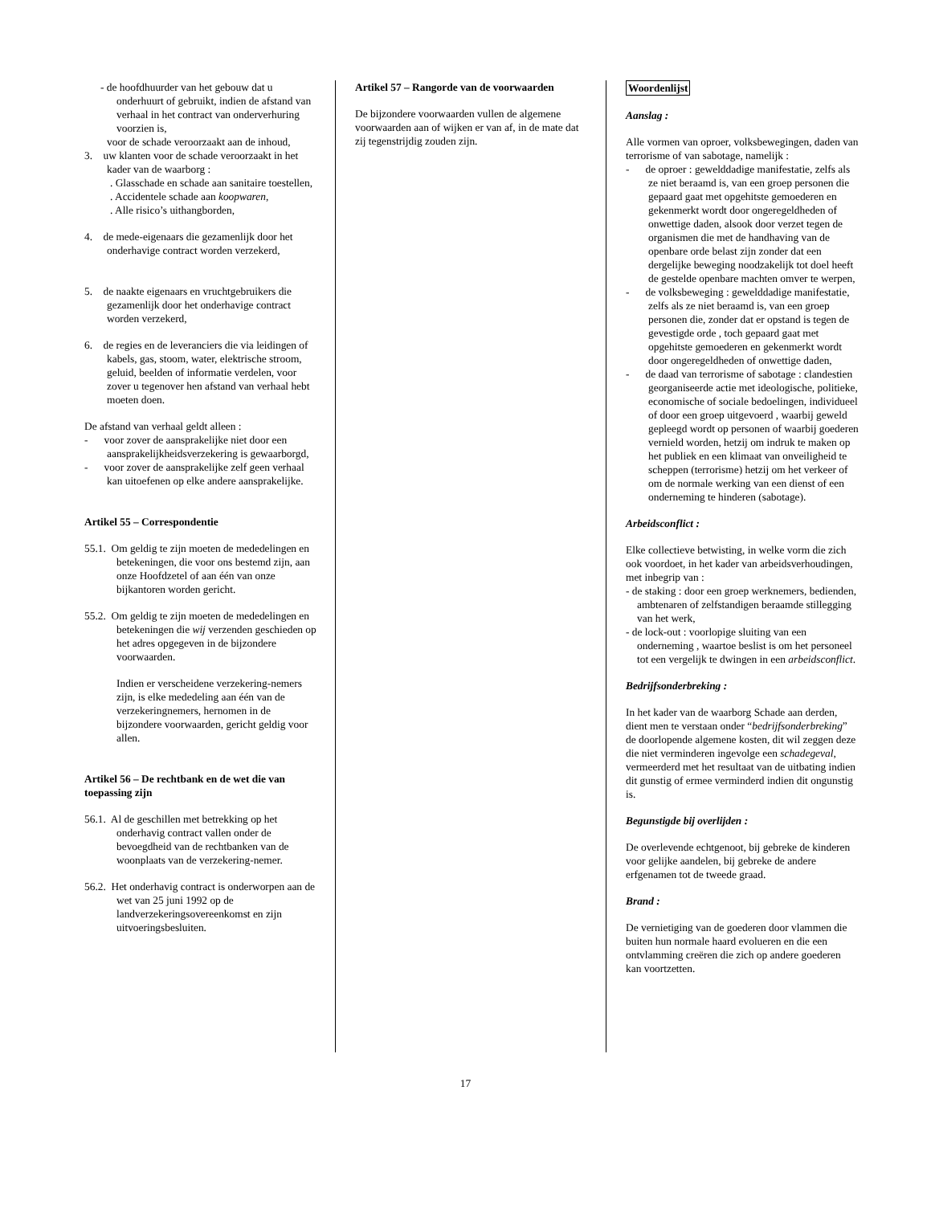- de hoofdhuurder van het gebouw dat u onderhuurt of gebruikt, indien de afstand van verhaal in het contract van onderverhuring voorzien is,
voor de schade veroorzaakt aan de inhoud,
3. uw klanten voor de schade veroorzaakt in het kader van de waarborg :
. Glasschade en schade aan sanitaire toestellen,
. Accidentele schade aan koopwaren,
. Alle risico’s uithangborden,
4. de mede-eigenaars die gezamenlijk door het onderhavige contract worden verzekerd,
5. de naakte eigenaars en vruchtgebruikers die gezamenlijk door het onderhavige contract worden verzekerd,
6. de regies en de leveranciers die via leidingen of kabels, gas, stoom, water, elektrische stroom, geluid, beelden of informatie verdelen, voor zover u tegenover hen afstand van verhaal hebt moeten doen.
De afstand van verhaal geldt alleen :
- voor zover de aansprakelijke niet door een aansprakelijkheidsverzekering is gewaarborgd,
- voor zover de aansprakelijke zelf geen verhaal kan uitoefenen op elke andere aansprakelijke.
Artikel 55 – Correspondentie
55.1. Om geldig te zijn moeten de mededelingen en betekeningen, die voor ons bestemd zijn, aan onze Hoofdzetel of aan één van onze bijkantoren worden gericht.
55.2. Om geldig te zijn moeten de mededelingen en betekeningen die wij verzenden geschieden op het adres opgegeven in de bijzondere voorwaarden.
Indien er verscheidene verzekering-nemers zijn, is elke mededeling aan één van de verzekeringnemers, hernomen in de bijzondere voorwaarden, gericht geldig voor allen.
Artikel 56 – De rechtbank en de wet die van toepassing zijn
56.1. Al de geschillen met betrekking op het onderhavig contract vallen onder de bevoegdheid van de rechtbanken van de woonplaats van de verzekering-nemer.
56.2. Het onderhavig contract is onderworpen aan de wet van 25 juni 1992 op de landverzekeringsovereenkomst en zijn uitvoeringsbesluiten.
Artikel 57 – Rangorde van de voorwaarden
De bijzondere voorwaarden vullen de algemene voorwaarden aan of wijken er van af, in de mate dat zij tegenstrijdig zouden zijn.
Woordenlijst
Aanslag :
Alle vormen van oproer, volksbewegingen, daden van terrorisme of van sabotage, namelijk :
- de oproer : gewelddadige manifestatie, zelfs als ze niet beraamd is, van een groep personen die gepaard gaat met opgehitste gemoederen en gekenmerkt wordt door ongeregeldheden of onwettige daden, alsook door verzet tegen de organismen die met de handhaving van de openbare orde belast zijn zonder dat een dergelijke beweging noodzakelijk tot doel heeft de gestelde openbare machten omver te werpen,
- de volksbeweging : gewelddadige manifestatie, zelfs als ze niet beraamd is, van een groep personen die, zonder dat er opstand is tegen de gevestigde orde , toch gepaard gaat met opgehitste gemoederen en gekenmerkt wordt door ongeregeldheden of onwettige daden,
- de daad van terrorisme of sabotage : clandestien georganiseerde actie met ideologische, politieke, economische of sociale bedoelingen, individueel of door een groep uitgevoerd , waarbij geweld gepleegd wordt op personen of waarbij goederen vernield worden, hetzij om indruk te maken op het publiek en een klimaat van onveiligheid te scheppen (terrorisme) hetzij om het verkeer of om de normale werking van een dienst of een onderneming te hinderen (sabotage).
Arbeidsconflict :
Elke collectieve betwisting, in welke vorm die zich ook voordoet, in het kader van arbeidsverhoudingen, met inbegrip van :
- de staking : door een groep werknemers, bedienden, ambtenaren of zelfstandigen beraamde stillegging van het werk,
- de lock-out : voorlopige sluiting van een onderneming , waartoe beslist is om het personeel tot een vergelijk te dwingen in een arbeidsconflict.
Bedrijfsonderbreking :
In het kader van de waarborg Schade aan derden, dient men te verstaan onder “bedrijfsonderbreking” de doorlopende algemene kosten, dit wil zeggen deze die niet verminderen ingevolge een schadegeval, vermeerderd met het resultaat van de uitbating indien dit gunstig of ermee verminderd indien dit ongunstig is.
Begunstigde bij overlijden :
De overlevende echtgenoot, bij gebreke de kinderen voor gelijke aandelen, bij gebreke de andere erfgenamen tot de tweede graad.
Brand :
De vernietiging van de goederen door vlammen die buiten hun normale haard evolueren en die een ontvlamming creëren die zich op andere goederen kan voortzetten.
17